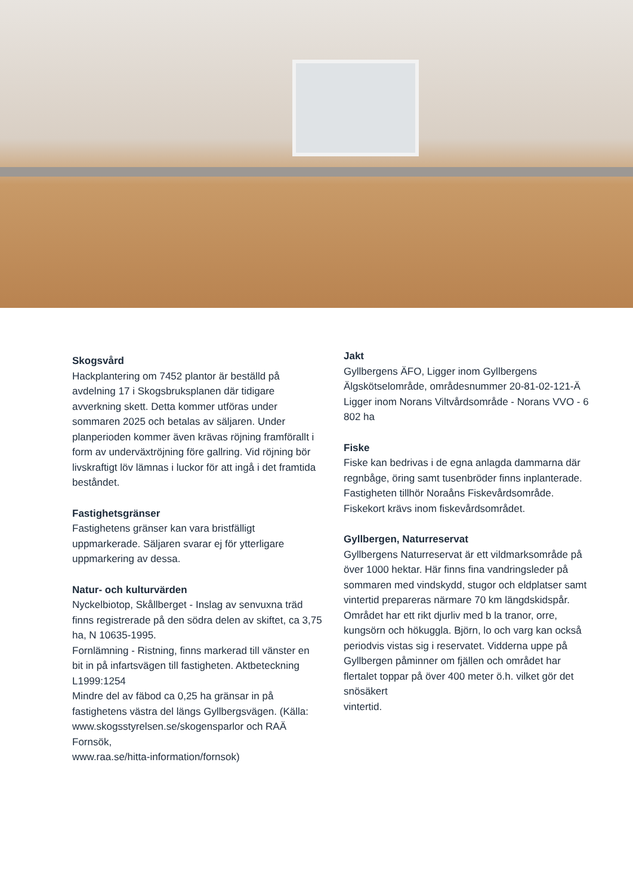Skogsvård
Hackplantering om 7452 plantor är beställd på avdelning 17 i Skogsbruksplanen där tidigare avverkning skett. Detta kommer utföras under sommaren 2025 och betalas av säljaren. Under planperioden kommer även krävas röjning framförallt i form av underväxtröjning före gallring. Vid röjning bör livskraftigt löv lämnas i luckor för att ingå i det framtida beståndet.
Fastighetsgränser
Fastighetens gränser kan vara bristfälligt uppmarkerade. Säljaren svarar ej för ytterligare uppmarkering av dessa.
Natur- och kulturvärden
Nyckelbiotop, Skållberget - Inslag av senvuxna träd finns registrerade på den södra delen av skiftet, ca 3,75 ha, N 10635-1995.
Fornlämning - Ristning, finns markerad till vänster en bit in på infartsvägen till fastigheten. Aktbeteckning L1999:1254
Mindre del av fäbod ca 0,25 ha gränsar in på fastighetens västra del längs Gyllbergsvägen. (Källa: www.skogsstyrelsen.se/skogensparlor och RAÄ Fornsök,
www.raa.se/hitta-information/fornsok)
Jakt
Gyllbergens ÄFO, Ligger inom Gyllbergens Älgskötselområde, områdesnummer 20-81-02-121-Ä
Ligger inom Norans Viltvårdsområde - Norans VVO - 6 802 ha
Fiske
Fiske kan bedrivas i de egna anlagda dammarna där regnbåge, öring samt tusenbröder finns inplanterade.
Fastigheten tillhör Noraåns Fiskevårdsområde. Fiskekort krävs inom fiskevårdsområdet.
Gyllbergen, Naturreservat
Gyllbergens Naturreservat är ett vildmarksområde på över 1000 hektar. Här finns fina vandringsleder på sommaren med vindskydd, stugor och eldplatser samt vintertid prepareras närmare 70 km längdskidspår. Området har ett rikt djurliv med b la tranor, orre, kungsörn och hökuggla. Björn, lo och varg kan också periodvis vistas sig i reservatet. Vidderna uppe på Gyllbergen påminner om fjällen och området har flertalet toppar på över 400 meter ö.h. vilket gör det snösäkert
vintertid.